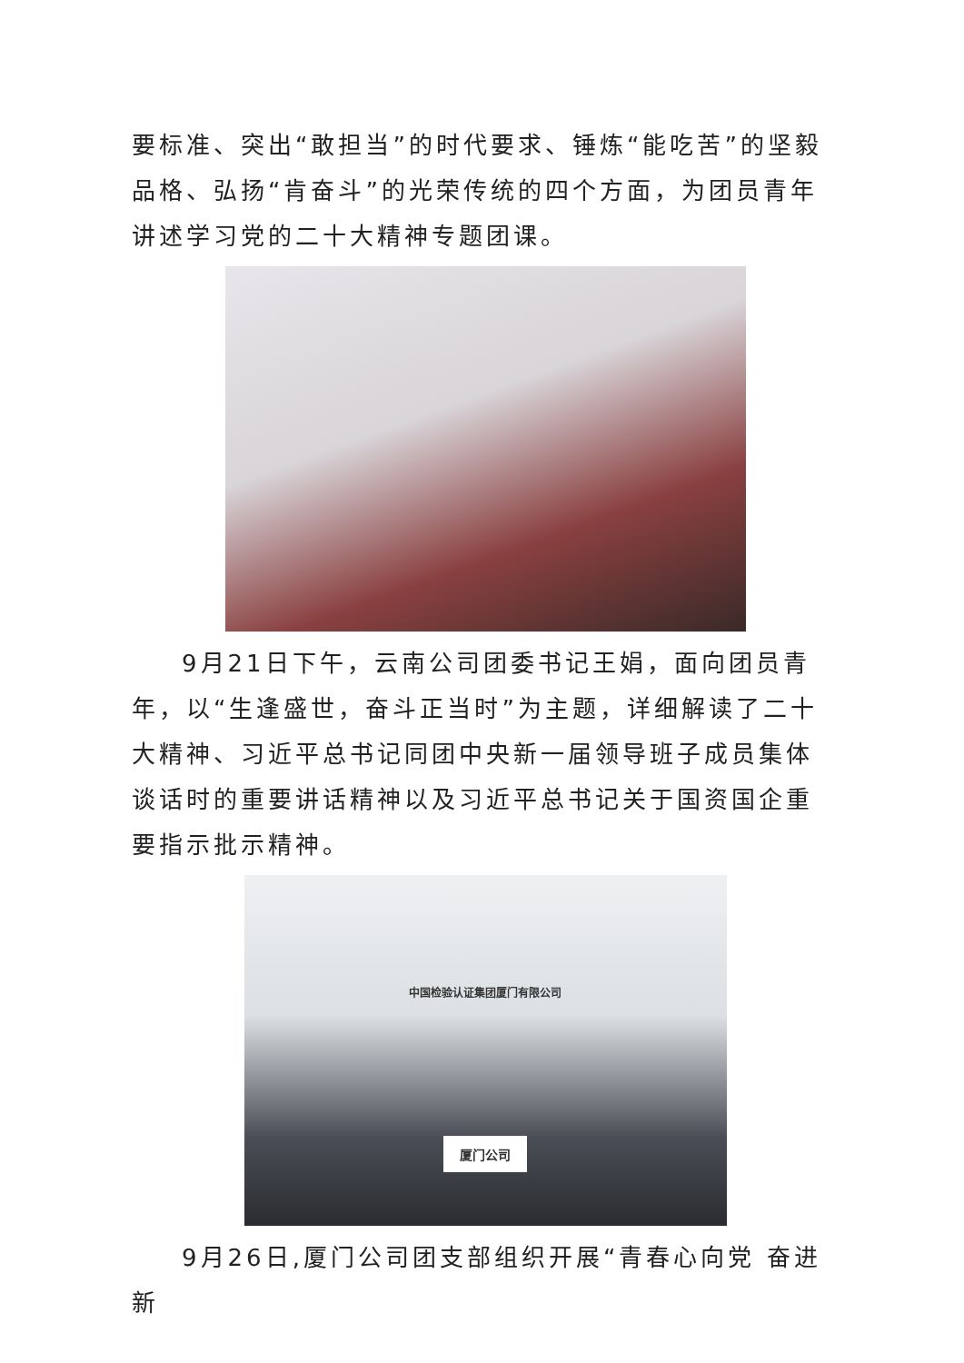要标准、突出“敢担当”的时代要求、锤炼“能吃苦”的坚毅品格、弘扬“肯奋斗”的光荣传统的四个方面，为团员青年讲述学习党的二十大精神专题团课。
9月21日下午，云南公司团委书记王娟，面向团员青年，以“生逢盛世，奋斗正当时”为主题，详细解读了二十大精神、习近平总书记同团中央新一届领导班子成员集体谈话时的重要讲话精神以及习近平总书记关于国资国企重要指示批示精神。
中国检验认证集团厦门有限公司
厦门公司
9月26日,厦门公司团支部组织开展“青春心向党 奋进新